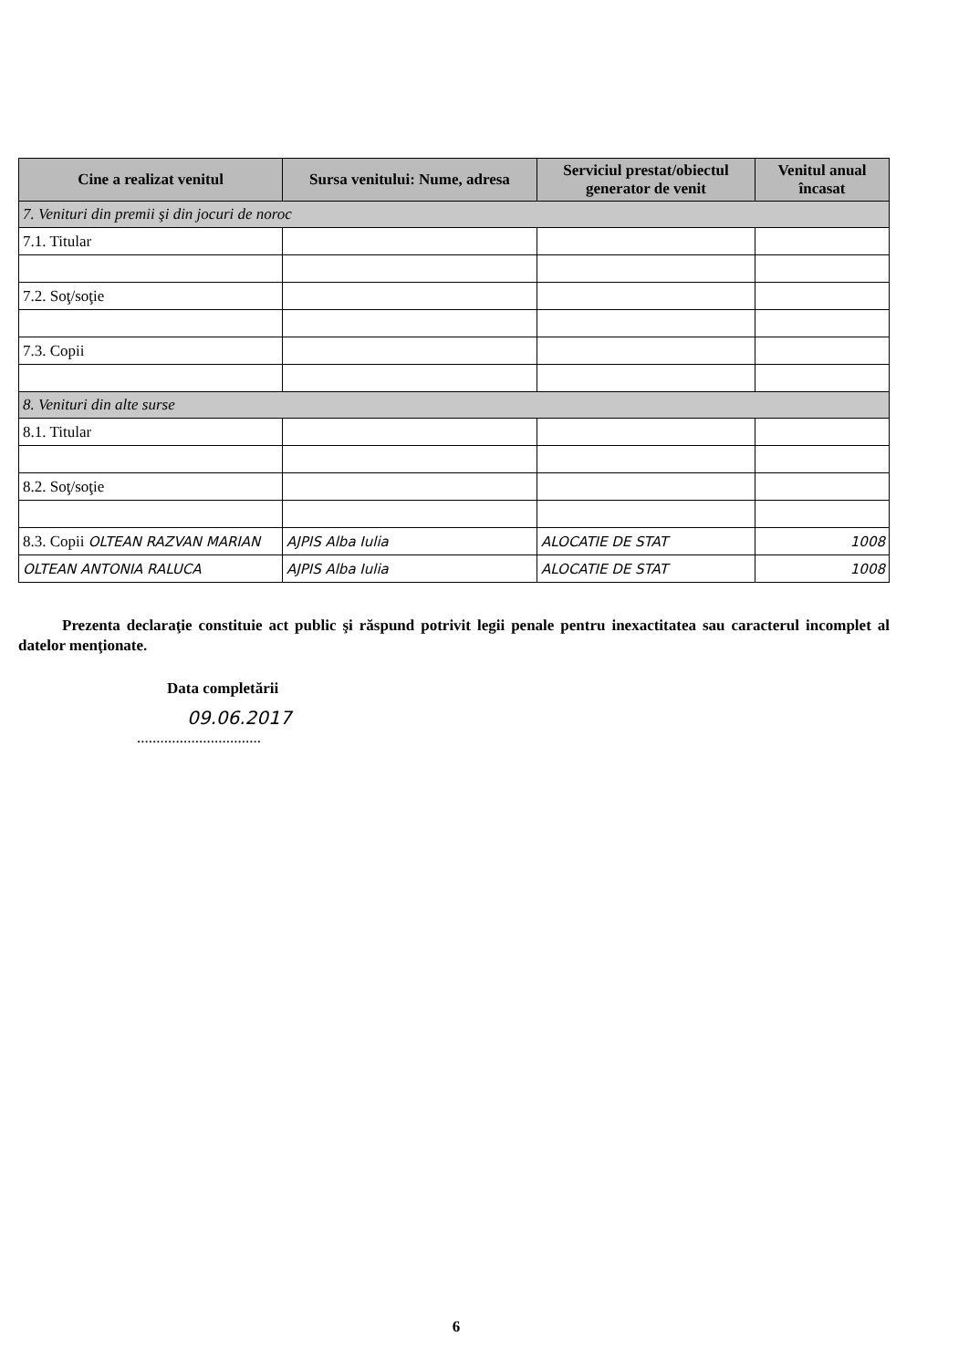| Cine a realizat venitul | Sursa venitului: Nume, adresa | Serviciul prestat/obiectul generator de venit | Venitul anual încasat |
| --- | --- | --- | --- |
| 7. Venituri din premii şi din jocuri de noroc | | | |
| 7.1. Titular | | | |
| 7.2. Soţ/soţie | | | |
| 7.3. Copii | | | |
| 8. Venituri din alte surse | | | |
| 8.1. Titular | | | |
| 8.2. Soţ/soţie | | | |
| 8.3. Copii OLTEAN RAZVAN MARIAN | AJPIS Alba Iulia | ALOCATIE DE STAT | 1008 |
| OLTEAN ANTONIA RALUCA | AJPIS Alba Iulia | ALOCATIE DE STAT | 1008 |
Prezenta declaraţie constituie act public şi răspund potrivit legii penale pentru inexactitatea sau caracterul incomplet al datelor menţionate.
Data completării
09.06.2017
................................
6